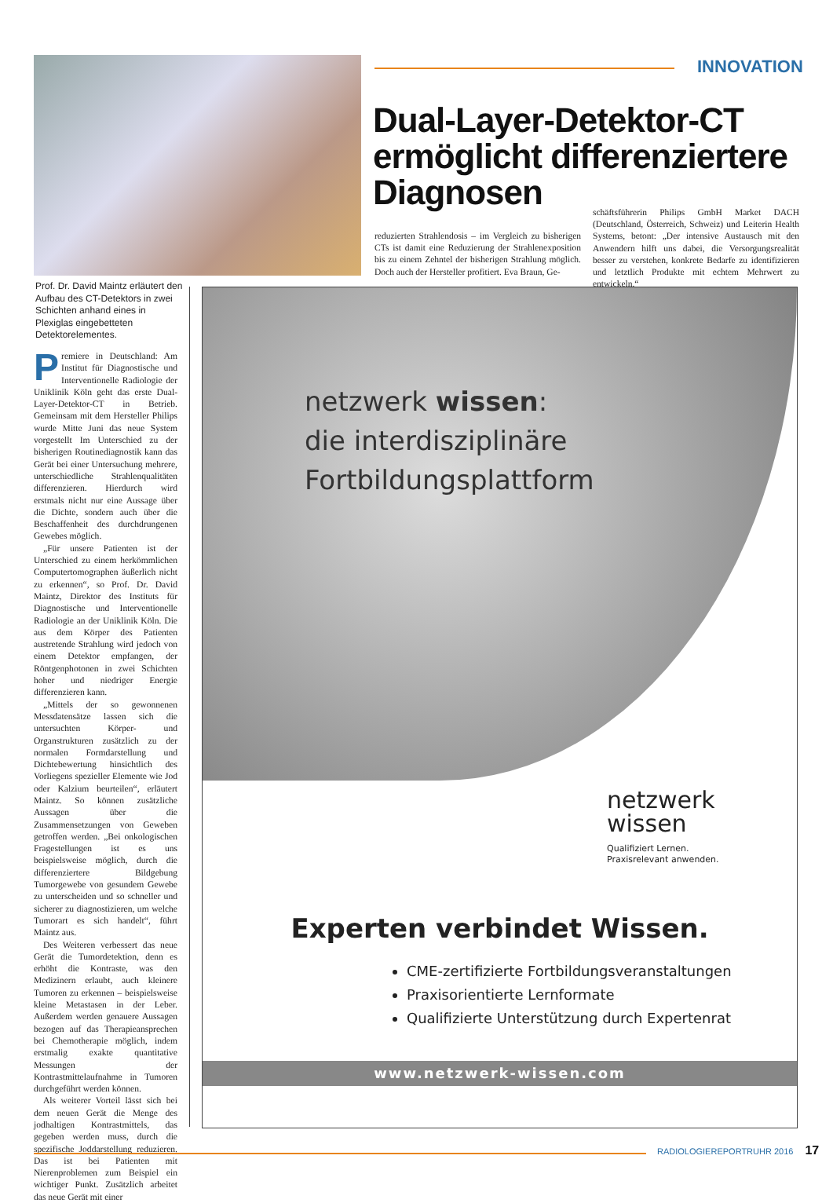INNOVATION
Dual-Layer-Detektor-CT ermöglicht differenziertere Diagnosen
reduzierten Strahlendosis – im Vergleich zu bisherigen CTs ist damit eine Reduzierung der Strahlenexposition bis zu einem Zehntel der bisherigen Strahlung möglich. Doch auch der Hersteller profitiert. Eva Braun, Ge-
schäftsführerin Philips GmbH Market DACH (Deutschland, Österreich, Schweiz) und Leiterin Health Systems, betont: „Der intensive Austausch mit den Anwendern hilft uns dabei, die Versorgungsrealität besser zu verstehen, konkrete Bedarfe zu identifizieren und letztlich Produkte mit echtem Mehrwert zu entwickeln.“
Prof. Dr. David Maintz erläutert den Aufbau des CT-Detektors in zwei Schichten anhand eines in Plexiglas eingebetteten Detektorelementes.
Premiere in Deutschland: Am Institut für Diagnostische und Interventionelle Radiologie der Uniklinik Köln geht das erste Dual-Layer-Detektor-CT in Betrieb. Gemeinsam mit dem Hersteller Philips wurde Mitte Juni das neue System vorgestellt Im Unterschied zu der bisherigen Routinediagnostik kann das Gerät bei einer Untersuchung mehrere, unterschiedliche Strahlenqualitäten differenzieren. Hierdurch wird erstmals nicht nur eine Aussage über die Dichte, sondern auch über die Beschaffenheit des durchdrungenen Gewebes möglich.
„Für unsere Patienten ist der Unterschied zu einem herkömmlichen Computertomographen äußerlich nicht zu erkennen“, so Prof. Dr. David Maintz, Direktor des Instituts für Diagnostische und Interventionelle Radiologie an der Uniklinik Köln. Die aus dem Körper des Patienten austretende Strahlung wird jedoch von einem Detektor empfangen, der Röntgenphotonen in zwei Schichten hoher und niedriger Energie differenzieren kann.
„Mittels der so gewonnenen Messdatensätze lassen sich die untersuchten Körper- und Organstrukturen zusätzlich zu der normalen Formdarstellung und Dichtebewertung hinsichtlich des Vorliegens spezieller Elemente wie Jod oder Kalzium beurteilen“, erläutert Maintz. So können zusätzliche Aussagen über die Zusammensetzungen von Geweben getroffen werden. „Bei onkologischen Fragestellungen ist es uns beispielsweise möglich, durch die differenziertere Bildgebung Tumorgewebe von gesundem Gewebe zu unterscheiden und so schneller und sicherer zu diagnostizieren, um welche Tumorart es sich handelt“, führt Maintz aus.
Des Weiteren verbessert das neue Gerät die Tumordetektion, denn es erhöht die Kontraste, was den Medizinern erlaubt, auch kleinere Tumoren zu erkennen – beispielsweise kleine Metastasen in der Leber. Außerdem werden genauere Aussagen bezogen auf das Therapieansprechen bei Chemotherapie möglich, indem erstmalig exakte quantitative Messungen der Kontrastmittelaufnahme in Tumoren durchgeführt werden können.
Als weiterer Vorteil lässt sich bei dem neuen Gerät die Menge des jodhaltigen Kontrastmittels, das gegeben werden muss, durch die spezifische Joddarstellung reduzieren. Das ist bei Patienten mit Nierenproblemen zum Beispiel ein wichtiger Punkt. Zusätzlich arbeitet das neue Gerät mit einer
netzwerk wissen:
die interdisziplinäre
Fortbildungsplattform
netzwerk
wissen
Qualifiziert Lernen.
Praxisrelevant anwenden.
Experten verbindet Wissen.
CME-zertifizierte Fortbildungsveranstaltungen
Praxisorientierte Lernformate
Qualifizierte Unterstützung durch Expertenrat
www.netzwerk-wissen.com
RADIOLOGIEREPORTRUHR 2016 17